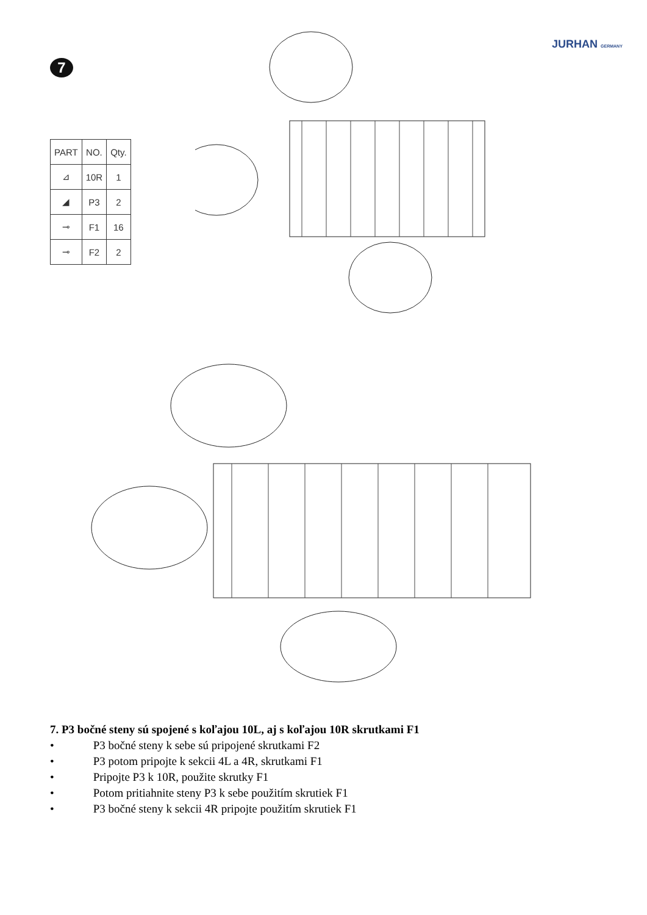JURHAN GERMANY
7
| PART | NO. | Qty. |
| --- | --- | --- |
| ⊿ | 10R | 1 |
| ◢ | P3 | 2 |
| ⊸ | F1 | 16 |
| ⊸ | F2 | 2 |
7. P3 bočné steny sú spojené s koľajou 10L, aj s koľajou 10R skrutkami F1
• P3 bočné steny k sebe sú pripojené skrutkami F2
• P3 potom pripojte k sekcii 4L a 4R, skrutkami F1
• Pripojte P3 k 10R, použite skrutky F1
• Potom pritiahnite steny P3 k sebe použitím skrutiek F1
• P3 bočné steny k sekcii 4R pripojte použitím skrutiek F1